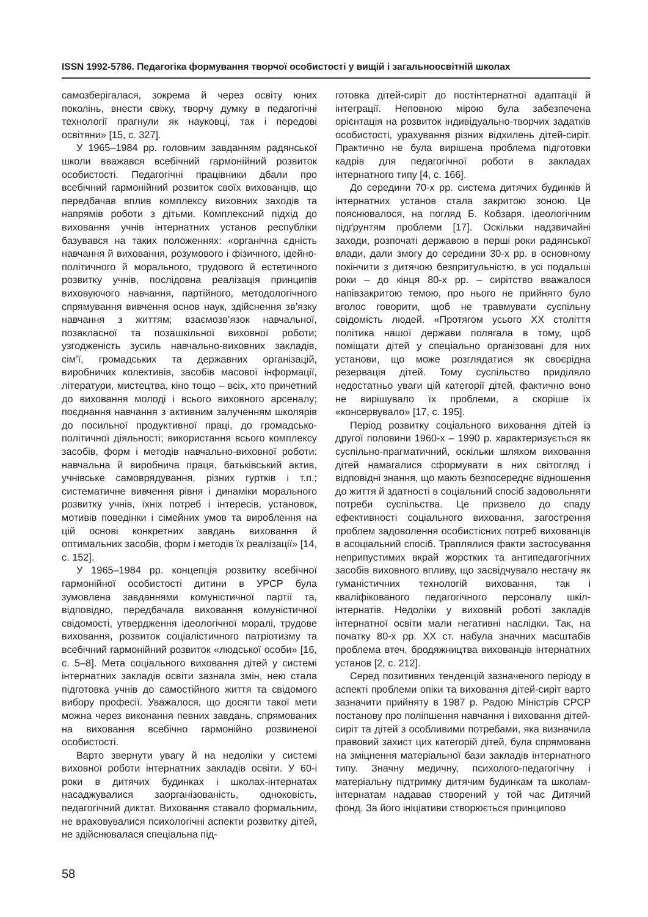ISSN 1992-5786. Педагогіка формування творчої особистості у вищій і загальноосвітній школах
самозберігалася, зокрема й через освіту юних поколінь, внести свіжу, творчу думку в педагогічні технології прагнули як науковці, так і передові освітяни» [15, с. 327].
У 1965–1984 рр. головним завданням радянської школи вважався всебічний гармонійний розвиток особистості. Педагогічні працівники дбали про всебічний гармонійний розвиток своїх вихованців, що передбачав вплив комплексу виховних заходів та напрямів роботи з дітьми. Комплексний підхід до виховання учнів інтернатних установ республіки базувався на таких положеннях: «органічна єдність навчання й виховання, розумового і фізичного, ідейно-політичного й морального, трудового й естетичного розвитку учнів, послідовна реалізація принципів виховуючого навчання, партійного, методологічного спрямування вивчення основ наук, здійснення зв’язку навчання з життям; взаємозв’язок навчальної, позакласної та позашкільної виховної роботи; узгодженість зусиль навчально-виховних закладів, сім’ї, громадських та державних організацій, виробничих колективів, засобів масової інформації, літератури, мистецтва, кіно тощо – всіх, хто причетний до виховання молоді і всього виховного арсеналу; поєднання навчання з активним залученням школярів до посильної продуктивної праці, до громадсько-політичної діяльності; використання всього комплексу засобів, форм і методів навчально-виховної роботи: навчальна й виробнича праця, батьківський актив, учнівське самоврядування, різних гуртків і т.п.; систематичне вивчення рівня і динаміки морального розвитку учнів, їхніх потреб і інтересів, установок, мотивів поведінки і сімейних умов та вироблення на цій основі конкретних завдань виховання й оптимальних засобів, форм і методів їх реалізації» [14, с. 152].
У 1965–1984 рр. концепція розвитку всебічної гармонійної особистості дитини в УРСР була зумовлена завданнями комуністичної партії та, відповідно, передбачала виховання комуністичної свідомості, утвердження ідеологічної моралі, трудове виховання, розвиток соціалістичного патріотизму та всебічний гармонійний розвиток «людської особи» [16, с. 5–8]. Мета соціального виховання дітей у системі інтернатних закладів освіти зазнала змін, нею стала підготовка учнів до самостійного життя та свідомого вибору професії. Уважалося, що досягти такої мети можна через виконання певних завдань, спрямованих на виховання всебічно гармонійно розвиненої особистості.
Варто звернути увагу й на недоліки у системі виховної роботи інтернатних закладів освіти. У 60-і роки в дитячих будинках і школах-інтернатах насаджувалися заорганізованість, одноковість, педагогічний диктат. Виховання ставало формальним, не враховувалися психологічні аспекти розвитку дітей, не здійснювалася спеціальна під-
готовка дітей-сиріт до постінтернатної адаптації й інтеграції. Неповною мірою була забезпечена орієнтація на розвиток індивідуально-творчих задатків особистості, урахування різних відхилень дітей-сиріт. Практично не була вирішена проблема підготовки кадрів для педагогічної роботи в закладах інтернатного типу [4, с. 166].
До середини 70-х рр. система дитячих будинків й інтернатних установ стала закритою зоною. Це пояснювалося, на погляд Б. Кобзаря, ідеологічним підґрунтям проблеми [17]. Оскільки надзвичайні заходи, розпочаті державою в перші роки радянської влади, дали змогу до середини 30-х рр. в основному покінчити з дитячою безпритульністю, в усі подальші роки – до кінця 80-х рр. – сирітство вважалося напівзакритою темою, про нього не прийнято було вголос говорити, щоб не травмувати суспільну свідомість людей. «Протягом усього ХХ століття політика нашої держави полягала в тому, щоб поміщати дітей у спеціально організовані для них установи, що може розглядатися як своєрідна резервація дітей. Тому суспільство приділяло недостатньо уваги цій категорії дітей, фактично воно не вирішувало їх проблеми, а скоріше їх «консервувало» [17, с. 195].
Період розвитку соціального виховання дітей із другої половини 1960-х – 1990 р. характеризується як суспільно-прагматичний, оскільки шляхом виховання дітей намагалися сформувати в них світогляд і відповідні знання, що мають безпосереднє відношення до життя й здатності в соціальний спосіб задовольняти потреби суспільства. Це призвело до спаду ефективності соціального виховання, загострення проблем задоволення особистісних потреб вихованців в асоціальний спосіб. Траплялися факти застосування неприпустимих вкрай жорстких та антипедагогічних засобів виховного впливу, що засвідчувало нестачу як гуманістичних технологій виховання, так і кваліфікованого педагогічного персоналу шкіл-інтернатів. Недоліки у виховній роботі закладів інтернатної освіти мали негативні наслідки. Так, на початку 80-х рр. ХХ ст. набула значних масштабів проблема втеч, бродяжництва вихованців інтернатних установ [2, с. 212].
Серед позитивних тенденцій зазначеного періоду в аспекті проблеми опіки та виховання дітей-сиріт варто зазначити прийняту в 1987 р. Радою Міністрів СРСР постанову про поліпшення навчання і виховання дітей-сиріт та дітей з особливими потребами, яка визначила правовий захист цих категорій дітей, була спрямована на зміцнення матеріальної бази закладів інтернатного типу. Значну медичну, психолого-педагогічну і матеріальну підтримку дитячим будинкам та школам-інтернатам надавав створений у той час Дитячий фонд. За його ініціативи створюється принципово
58